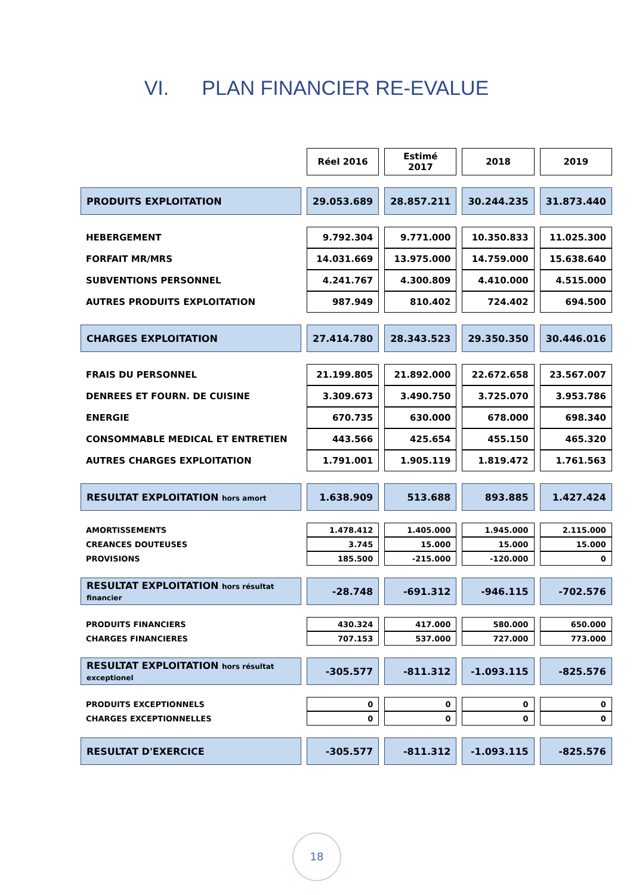VI. PLAN FINANCIER RE-EVALUE
| | Réel 2016 | Estimé 2017 | 2018 | 2019 |
| --- | --- | --- | --- | --- |
| PRODUITS EXPLOITATION | 29.053.689 | 28.857.211 | 30.244.235 | 31.873.440 |
| HEBERGEMENT | 9.792.304 | 9.771.000 | 10.350.833 | 11.025.300 |
| FORFAIT MR/MRS | 14.031.669 | 13.975.000 | 14.759.000 | 15.638.640 |
| SUBVENTIONS PERSONNEL | 4.241.767 | 4.300.809 | 4.410.000 | 4.515.000 |
| AUTRES PRODUITS EXPLOITATION | 987.949 | 810.402 | 724.402 | 694.500 |
| CHARGES EXPLOITATION | 27.414.780 | 28.343.523 | 29.350.350 | 30.446.016 |
| FRAIS DU PERSONNEL | 21.199.805 | 21.892.000 | 22.672.658 | 23.567.007 |
| DENREES ET FOURN. DE CUISINE | 3.309.673 | 3.490.750 | 3.725.070 | 3.953.786 |
| ENERGIE | 670.735 | 630.000 | 678.000 | 698.340 |
| CONSOMMABLE MEDICAL ET ENTRETIEN | 443.566 | 425.654 | 455.150 | 465.320 |
| AUTRES CHARGES EXPLOITATION | 1.791.001 | 1.905.119 | 1.819.472 | 1.761.563 |
| RESULTAT EXPLOITATION hors amort | 1.638.909 | 513.688 | 893.885 | 1.427.424 |
| AMORTISSEMENTS | 1.478.412 | 1.405.000 | 1.945.000 | 2.115.000 |
| CREANCES DOUTEUSES | 3.745 | 15.000 | 15.000 | 15.000 |
| PROVISIONS | 185.500 | -215.000 | -120.000 | 0 |
| RESULTAT EXPLOITATION hors résultat financier | -28.748 | -691.312 | -946.115 | -702.576 |
| PRODUITS FINANCIERS | 430.324 | 417.000 | 580.000 | 650.000 |
| CHARGES FINANCIERES | 707.153 | 537.000 | 727.000 | 773.000 |
| RESULTAT EXPLOITATION hors résultat exceptionel | -305.577 | -811.312 | -1.093.115 | -825.576 |
| PRODUITS EXCEPTIONNELS | 0 | 0 | 0 | 0 |
| CHARGES EXCEPTIONNELLES | 0 | 0 | 0 | 0 |
| RESULTAT D'EXERCICE | -305.577 | -811.312 | -1.093.115 | -825.576 |
18